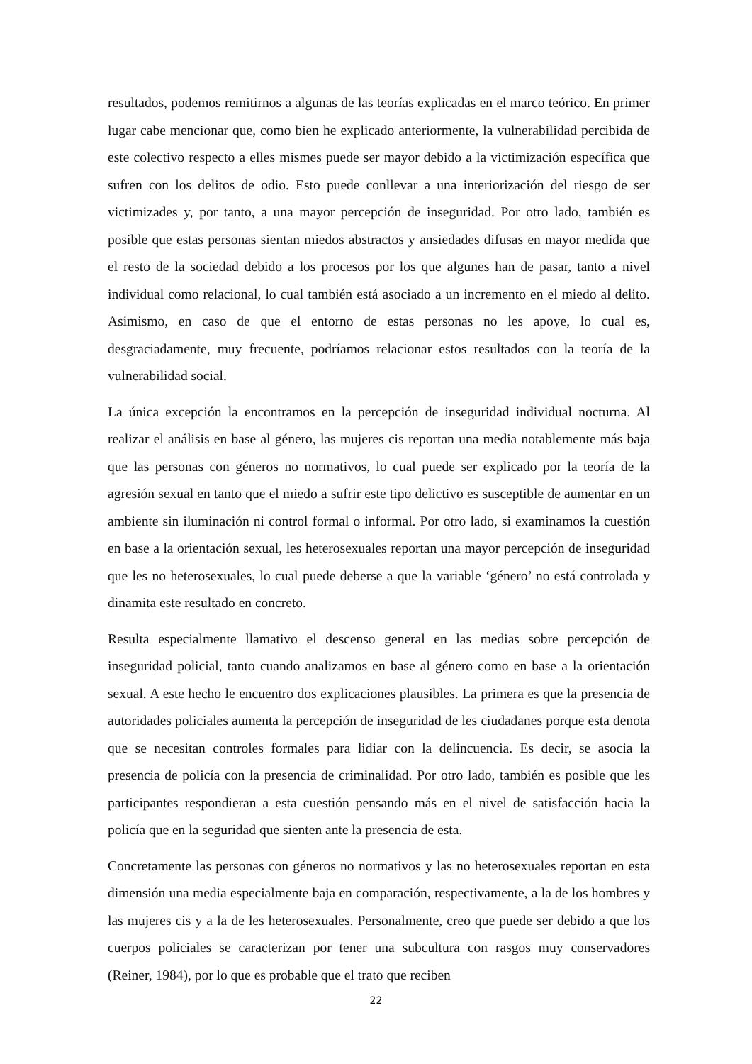resultados, podemos remitirnos a algunas de las teorías explicadas en el marco teórico. En primer lugar cabe mencionar que, como bien he explicado anteriormente, la vulnerabilidad percibida de este colectivo respecto a elles mismes puede ser mayor debido a la victimización específica que sufren con los delitos de odio. Esto puede conllevar a una interiorización del riesgo de ser victimizades y, por tanto, a una mayor percepción de inseguridad. Por otro lado, también es posible que estas personas sientan miedos abstractos y ansiedades difusas en mayor medida que el resto de la sociedad debido a los procesos por los que algunes han de pasar, tanto a nivel individual como relacional, lo cual también está asociado a un incremento en el miedo al delito. Asimismo, en caso de que el entorno de estas personas no les apoye, lo cual es, desgraciadamente, muy frecuente, podríamos relacionar estos resultados con la teoría de la vulnerabilidad social.
La única excepción la encontramos en la percepción de inseguridad individual nocturna. Al realizar el análisis en base al género, las mujeres cis reportan una media notablemente más baja que las personas con géneros no normativos, lo cual puede ser explicado por la teoría de la agresión sexual en tanto que el miedo a sufrir este tipo delictivo es susceptible de aumentar en un ambiente sin iluminación ni control formal o informal. Por otro lado, si examinamos la cuestión en base a la orientación sexual, les heterosexuales reportan una mayor percepción de inseguridad que les no heterosexuales, lo cual puede deberse a que la variable ‘género’ no está controlada y dinamita este resultado en concreto.
Resulta especialmente llamativo el descenso general en las medias sobre percepción de inseguridad policial, tanto cuando analizamos en base al género como en base a la orientación sexual. A este hecho le encuentro dos explicaciones plausibles. La primera es que la presencia de autoridades policiales aumenta la percepción de inseguridad de les ciudadanes porque esta denota que se necesitan controles formales para lidiar con la delincuencia. Es decir, se asocia la presencia de policía con la presencia de criminalidad. Por otro lado, también es posible que les participantes respondieran a esta cuestión pensando más en el nivel de satisfacción hacia la policía que en la seguridad que sienten ante la presencia de esta.
Concretamente las personas con géneros no normativos y las no heterosexuales reportan en esta dimensión una media especialmente baja en comparación, respectivamente, a la de los hombres y las mujeres cis y a la de les heterosexuales. Personalmente, creo que puede ser debido a que los cuerpos policiales se caracterizan por tener una subcultura con rasgos muy conservadores (Reiner, 1984), por lo que es probable que el trato que reciben
22